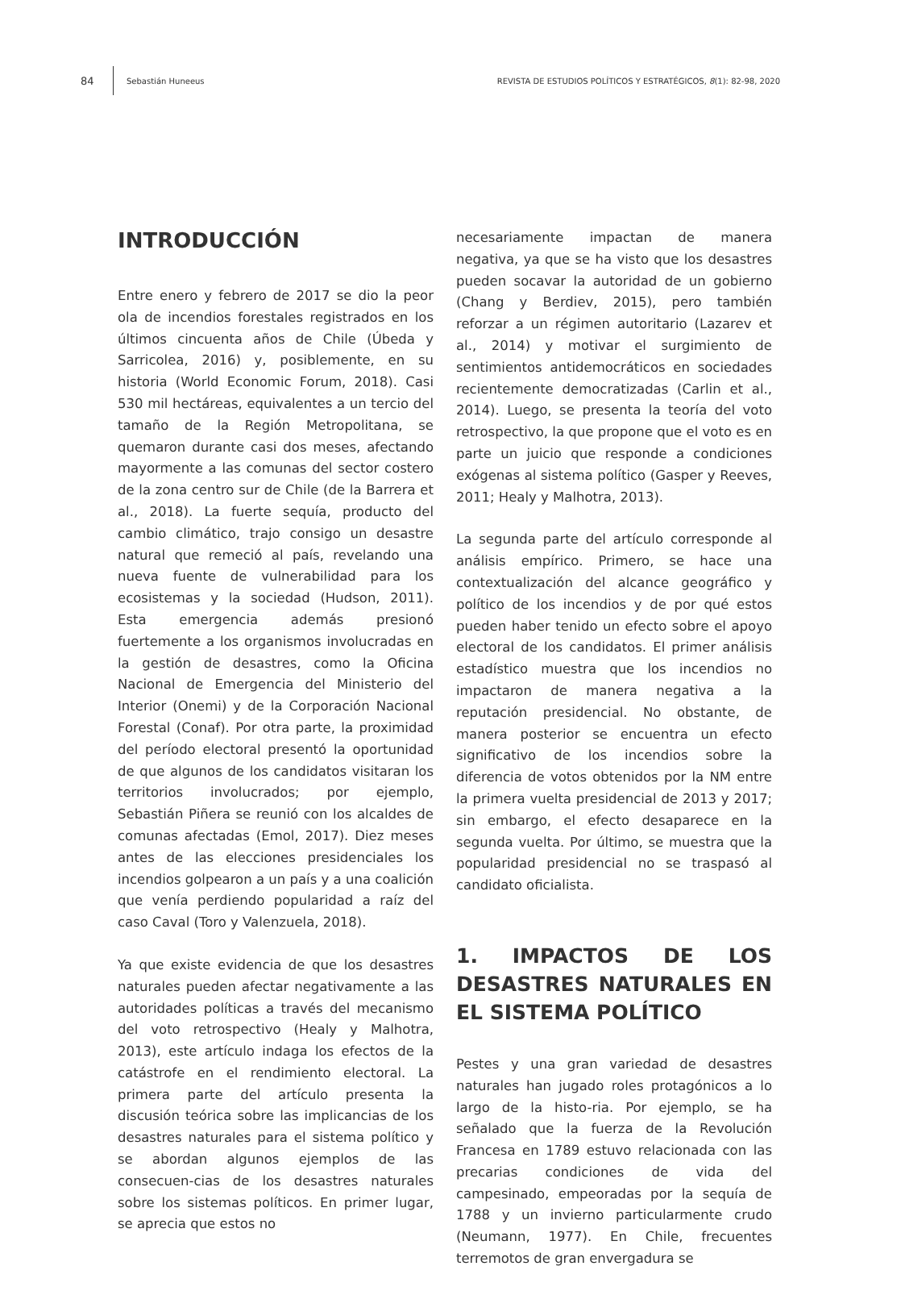84 Sebastián Huneeus REVISTA DE ESTUDIOS POLÍTICOS Y ESTRATÉGICOS, 8(1): 82-98, 2020
INTRODUCCIÓN
Entre enero y febrero de 2017 se dio la peor ola de incendios forestales registrados en los últimos cincuenta años de Chile (Úbeda y Sarricolea, 2016) y, posiblemente, en su historia (World Economic Forum, 2018). Casi 530 mil hectáreas, equivalentes a un tercio del tamaño de la Región Metropolitana, se quemaron durante casi dos meses, afectando mayormente a las comunas del sector costero de la zona centro sur de Chile (de la Barrera et al., 2018). La fuerte sequía, producto del cambio climático, trajo consigo un desastre natural que remeció al país, revelando una nueva fuente de vulnerabilidad para los ecosistemas y la sociedad (Hudson, 2011). Esta emergencia además presionó fuertemente a los organismos involucradas en la gestión de desastres, como la Oficina Nacional de Emergencia del Ministerio del Interior (Onemi) y de la Corporación Nacional Forestal (Conaf). Por otra parte, la proximidad del período electoral presentó la oportunidad de que algunos de los candidatos visitaran los territorios involucrados; por ejemplo, Sebastián Piñera se reunió con los alcaldes de comunas afectadas (Emol, 2017). Diez meses antes de las elecciones presidenciales los incendios golpearon a un país y a una coalición que venía perdiendo popularidad a raíz del caso Caval (Toro y Valenzuela, 2018).
Ya que existe evidencia de que los desastres naturales pueden afectar negativamente a las autoridades políticas a través del mecanismo del voto retrospectivo (Healy y Malhotra, 2013), este artículo indaga los efectos de la catástrofe en el rendimiento electoral. La primera parte del artículo presenta la discusión teórica sobre las implicancias de los desastres naturales para el sistema político y se abordan algunos ejemplos de las consecuen-cias de los desastres naturales sobre los sistemas políticos. En primer lugar, se aprecia que estos no
necesariamente impactan de manera negativa, ya que se ha visto que los desastres pueden socavar la autoridad de un gobierno (Chang y Berdiev, 2015), pero también reforzar a un régimen autoritario (Lazarev et al., 2014) y motivar el surgimiento de sentimientos antidemocráticos en sociedades recientemente democratizadas (Carlin et al., 2014). Luego, se presenta la teoría del voto retrospectivo, la que propone que el voto es en parte un juicio que responde a condiciones exógenas al sistema político (Gasper y Reeves, 2011; Healy y Malhotra, 2013).
La segunda parte del artículo corresponde al análisis empírico. Primero, se hace una contextualización del alcance geográfico y político de los incendios y de por qué estos pueden haber tenido un efecto sobre el apoyo electoral de los candidatos. El primer análisis estadístico muestra que los incendios no impactaron de manera negativa a la reputación presidencial. No obstante, de manera posterior se encuentra un efecto significativo de los incendios sobre la diferencia de votos obtenidos por la NM entre la primera vuelta presidencial de 2013 y 2017; sin embargo, el efecto desaparece en la segunda vuelta. Por último, se muestra que la popularidad presidencial no se traspasó al candidato oficialista.
1. IMPACTOS DE LOS DESASTRES NATURALES EN EL SISTEMA POLÍTICO
Pestes y una gran variedad de desastres naturales han jugado roles protagónicos a lo largo de la histo-ria. Por ejemplo, se ha señalado que la fuerza de la Revolución Francesa en 1789 estuvo relacionada con las precarias condiciones de vida del campesinado, empeoradas por la sequía de 1788 y un invierno particularmente crudo (Neumann, 1977). En Chile, frecuentes terremotos de gran envergadura se